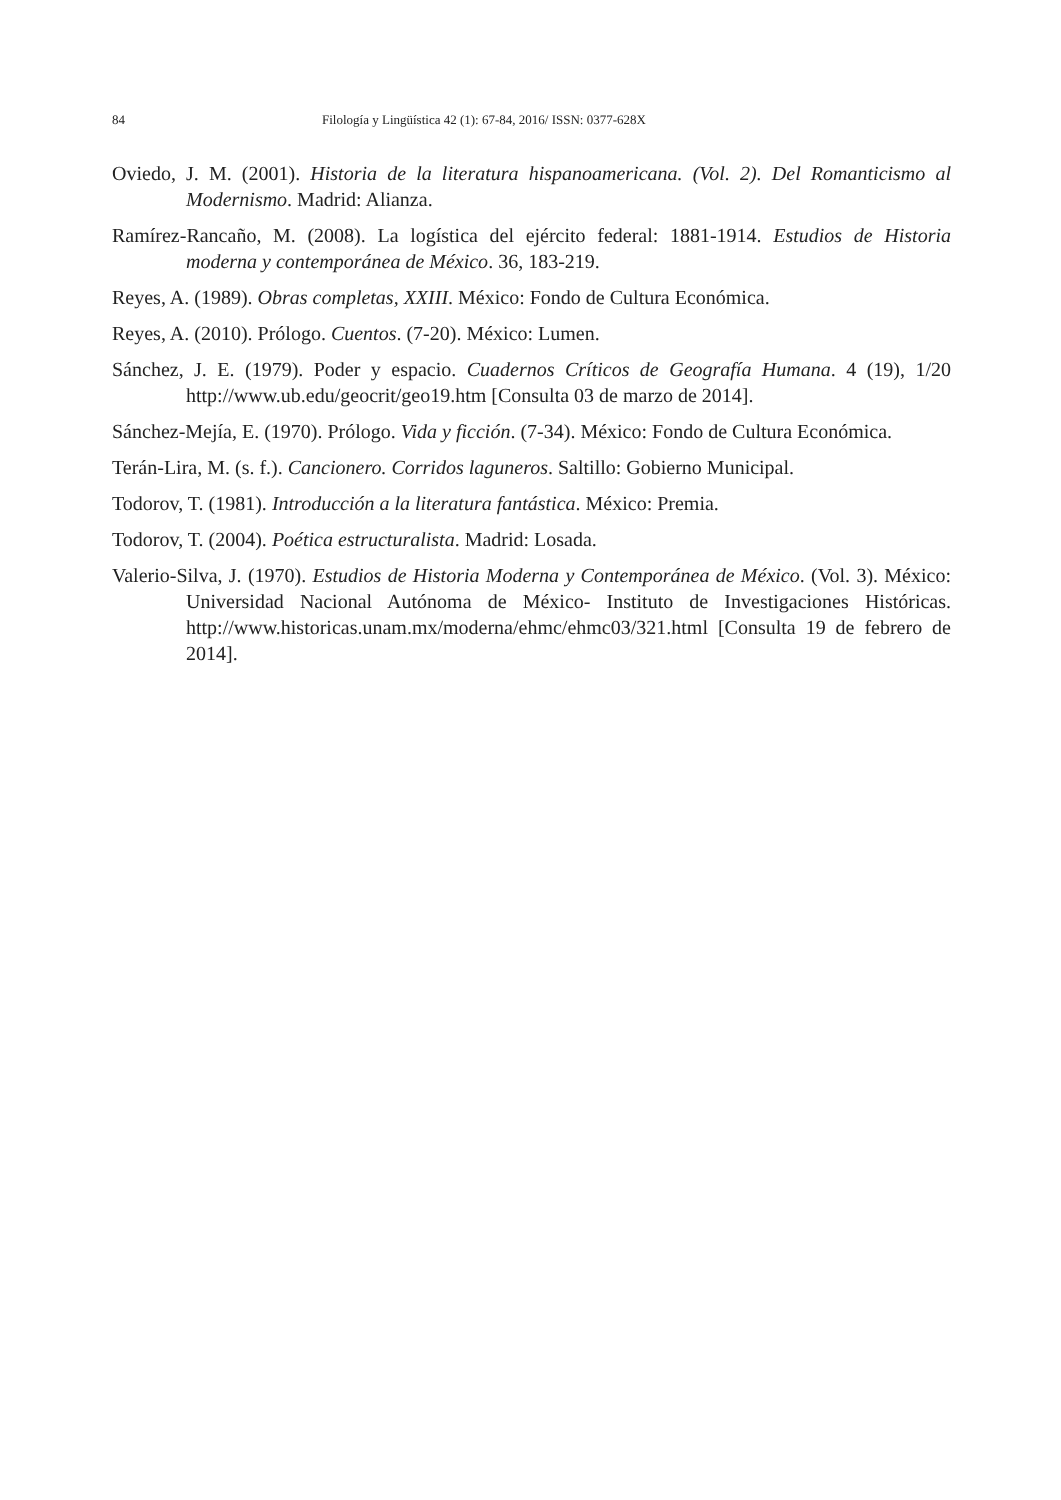84 Filología y Lingüística 42 (1): 67-84, 2016/ ISSN: 0377-628X
Oviedo, J. M. (2001). Historia de la literatura hispanoamericana. (Vol. 2). Del Romanticismo al Modernismo. Madrid: Alianza.
Ramírez-Rancaño, M. (2008). La logística del ejército federal: 1881-1914. Estudios de Historia moderna y contemporánea de México. 36, 183-219.
Reyes, A. (1989). Obras completas, XXIII. México: Fondo de Cultura Económica.
Reyes, A. (2010). Prólogo. Cuentos. (7-20). México: Lumen.
Sánchez, J. E. (1979). Poder y espacio. Cuadernos Críticos de Geografía Humana. 4 (19), 1/20 http://www.ub.edu/geocrit/geo19.htm [Consulta 03 de marzo de 2014].
Sánchez-Mejía, E. (1970). Prólogo. Vida y ficción. (7-34). México: Fondo de Cultura Económica.
Terán-Lira, M. (s. f.). Cancionero. Corridos laguneros. Saltillo: Gobierno Municipal.
Todorov, T. (1981). Introducción a la literatura fantástica. México: Premia.
Todorov, T. (2004). Poética estructuralista. Madrid: Losada.
Valerio-Silva, J. (1970). Estudios de Historia Moderna y Contemporánea de México. (Vol. 3). México: Universidad Nacional Autónoma de México- Instituto de Investigaciones Históricas. http://www.historicas.unam.mx/moderna/ehmc/ehmc03/321.html [Consulta 19 de febrero de 2014].